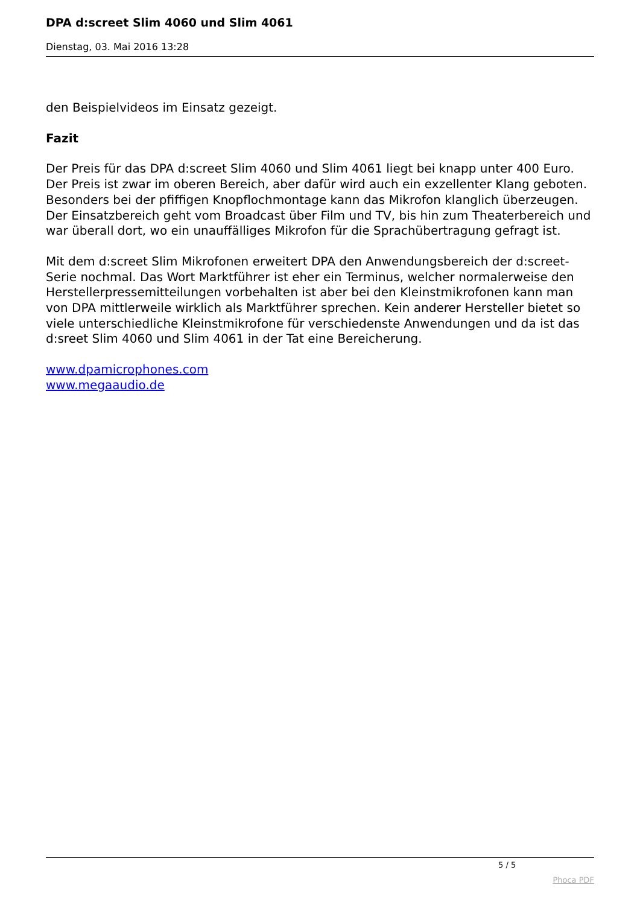DPA d:screet Slim 4060 und Slim 4061
Dienstag, 03. Mai 2016 13:28
den Beispielvideos im Einsatz gezeigt.
Fazit
Der Preis für das DPA d:screet Slim 4060 und Slim 4061 liegt bei knapp unter 400 Euro. Der Preis ist zwar im oberen Bereich, aber dafür wird auch ein exzellenter Klang geboten. Besonders bei der pfiffigen Knopflochmontage kann das Mikrofon klanglich überzeugen. Der Einsatzbereich geht vom Broadcast über Film und TV, bis hin zum Theaterbereich und war überall dort, wo ein unauffälliges Mikrofon für die Sprachübertragung gefragt ist.
Mit dem d:screet Slim Mikrofonen erweitert DPA den Anwendungsbereich der d:screet-Serie nochmal. Das Wort Marktführer ist eher ein Terminus, welcher normalerweise den Herstellerpressemitteilungen vorbehalten ist aber bei den Kleinstmikrofonen kann man von DPA mittlerweile wirklich als Marktführer sprechen. Kein anderer Hersteller bietet so viele unterschiedliche Kleinstmikrofone für verschiedenste Anwendungen und da ist das d:sreet Slim 4060 und Slim 4061 in der Tat eine Bereicherung.
www.dpamicrophones.com
www.megaaudio.de
5 / 5
Phoca PDF